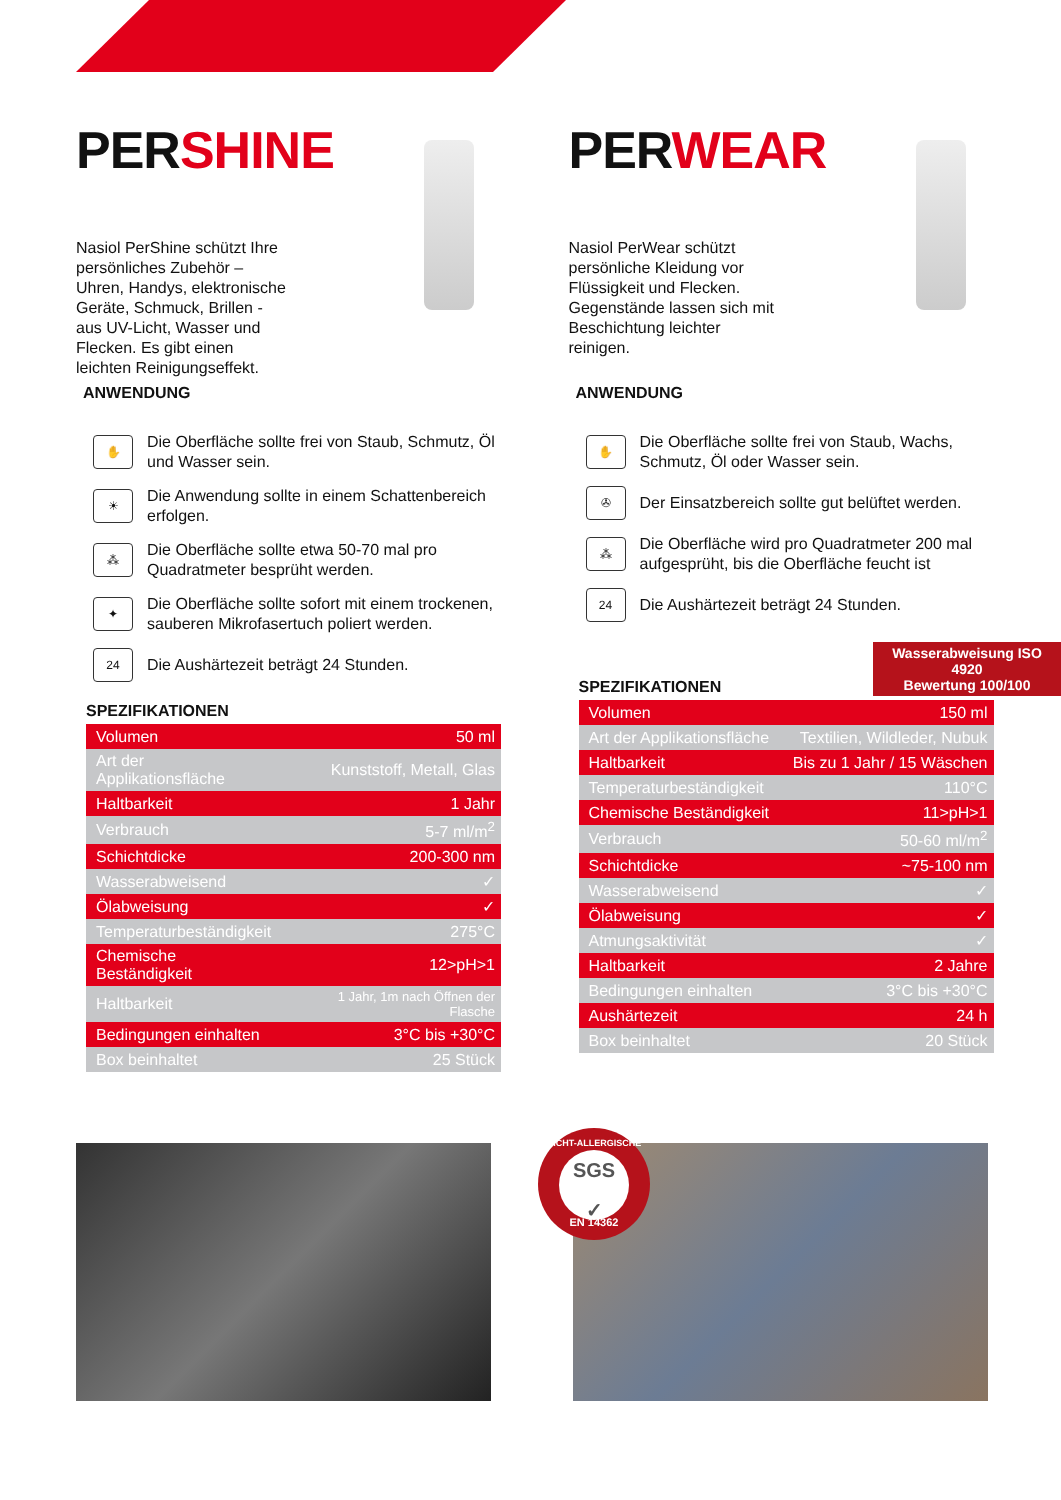PERSHINE
Nasiol PerShine schützt Ihre persönliches Zubehör – Uhren, Handys, elektronische Geräte, Schmuck, Brillen - aus UV-Licht, Wasser und Flecken. Es gibt einen leichten Reinigungseffekt.
ANWENDUNG
✋
Die Oberfläche sollte frei von Staub, Schmutz, Öl und Wasser sein.
☀
Die Anwendung sollte in einem Schattenbereich erfolgen.
⁂
Die Oberfläche sollte etwa 50-70 mal pro Quadratmeter besprüht werden.
✦
Die Oberfläche sollte sofort mit einem trockenen, sauberen Mikrofasertuch poliert werden.
24
Die Aushärtezeit beträgt 24 Stunden.
SPEZIFIKATIONEN
| Volumen | 50 ml |
| Art der Applikationsfläche | Kunststoff, Metall, Glas |
| Haltbarkeit | 1 Jahr |
| Verbrauch | 5-7 ml/m<sup>2</sup> |
| Schichtdicke | 200-300 nm |
| Wasserabweisend | ✓ |
| Ölabweisung | ✓ |
| Temperaturbeständigkeit | 275°C |
| Chemische Beständigkeit | 12>pH>1 |
| Haltbarkeit | 1 Jahr, 1m nach Öffnen der Flasche |
| Bedingungen einhalten | 3°C bis +30°C |
| Box beinhaltet | 25 Stück |
PERWEAR
Nasiol PerWear schützt persönliche Kleidung vor Flüssigkeit und Flecken. Gegenstände lassen sich mit Beschichtung leichter reinigen.
ANWENDUNG
✋
Die Oberfläche sollte frei von Staub, Wachs, Schmutz, Öl oder Wasser sein.
✇
Der Einsatzbereich sollte gut belüftet werden.
⁂
Die Oberfläche wird pro Quadratmeter 200 mal aufgesprüht, bis die Oberfläche feucht ist
24
Die Aushärtezeit beträgt 24 Stunden.
Wasserabweisung ISO 4920
Bewertung 100/100
SPEZIFIKATIONEN
| Volumen | 150 ml |
| Art der Applikationsfläche | Textilien, Wildleder, Nubuk |
| Haltbarkeit | Bis zu 1 Jahr / 15 Wäschen |
| Temperaturbeständigkeit | 110°C |
| Chemische Beständigkeit | 11>pH>1 |
| Verbrauch | 50-60 ml/m<sup>2</sup> |
| Schichtdicke | ~75-100 nm |
| Wasserabweisend | ✓ |
| Ölabweisung | ✓ |
| Atmungsaktivität | ✓ |
| Haltbarkeit | 2 Jahre |
| Bedingungen einhalten | 3°C bis +30°C |
| Aushärtezeit | 24 h |
| Box beinhaltet | 20 Stück |
NICHT-ALLERGISCHE
SGS
✓
EN 14362